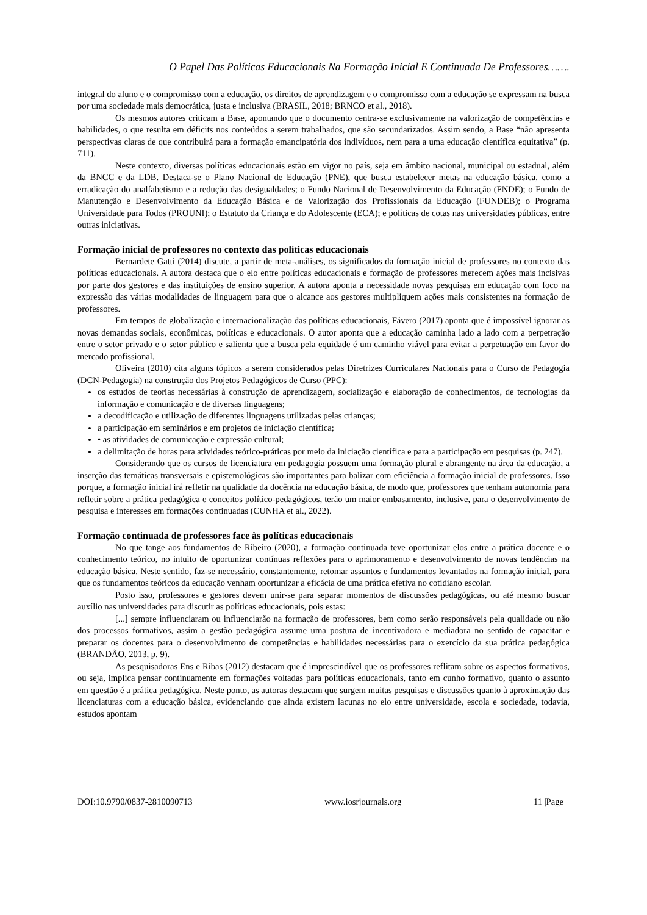O Papel Das Políticas Educacionais Na Formação Inicial E Continuada De Professores…….
integral do aluno e o compromisso com a educação, os direitos de aprendizagem e o compromisso com a educação se expressam na busca por uma sociedade mais democrática, justa e inclusiva (BRASIL, 2018; BRNCO et al., 2018).
Os mesmos autores criticam a Base, apontando que o documento centra-se exclusivamente na valorização de competências e habilidades, o que resulta em déficits nos conteúdos a serem trabalhados, que são secundarizados. Assim sendo, a Base “não apresenta perspectivas claras de que contribuirá para a formação emancipatória dos indivíduos, nem para a uma educação científica equitativa” (p. 711).
Neste contexto, diversas políticas educacionais estão em vigor no país, seja em âmbito nacional, municipal ou estadual, além da BNCC e da LDB. Destaca-se o Plano Nacional de Educação (PNE), que busca estabelecer metas na educação básica, como a erradicação do analfabetismo e a redução das desigualdades; o Fundo Nacional de Desenvolvimento da Educação (FNDE); o Fundo de Manutenção e Desenvolvimento da Educação Básica e de Valorização dos Profissionais da Educação (FUNDEB); o Programa Universidade para Todos (PROUNI); o Estatuto da Criança e do Adolescente (ECA); e políticas de cotas nas universidades públicas, entre outras iniciativas.
Formação inicial de professores no contexto das políticas educacionais
Bernardete Gatti (2014) discute, a partir de meta-análises, os significados da formação inicial de professores no contexto das políticas educacionais. A autora destaca que o elo entre políticas educacionais e formação de professores merecem ações mais incisivas por parte dos gestores e das instituições de ensino superior. A autora aponta a necessidade novas pesquisas em educação com foco na expressão das várias modalidades de linguagem para que o alcance aos gestores multipliquem ações mais consistentes na formação de professores.
Em tempos de globalização e internacionalização das políticas educacionais, Fávero (2017) aponta que é impossível ignorar as novas demandas sociais, econômicas, políticas e educacionais. O autor aponta que a educação caminha lado a lado com a perpetração entre o setor privado e o setor público e salienta que a busca pela equidade é um caminho viável para evitar a perpetuação em favor do mercado profissional.
Oliveira (2010) cita alguns tópicos a serem considerados pelas Diretrizes Curriculares Nacionais para o Curso de Pedagogia (DCN-Pedagogia) na construção dos Projetos Pedagógicos de Curso (PPC):
os estudos de teorias necessárias à construção de aprendizagem, socialização e elaboração de conhecimentos, de tecnologias da informação e comunicação e de diversas linguagens;
a decodificação e utilização de diferentes linguagens utilizadas pelas crianças;
a participação em seminários e em projetos de iniciação científica;
• as atividades de comunicação e expressão cultural;
a delimitação de horas para atividades teórico-práticas por meio da iniciação científica e para a participação em pesquisas (p. 247).
Considerando que os cursos de licenciatura em pedagogia possuem uma formação plural e abrangente na área da educação, a inserção das temáticas transversais e epistemológicas são importantes para balizar com eficiência a formação inicial de professores. Isso porque, a formação inicial irá refletir na qualidade da docência na educação básica, de modo que, professores que tenham autonomia para refletir sobre a prática pedagógica e conceitos político-pedagógicos, terão um maior embasamento, inclusive, para o desenvolvimento de pesquisa e interesses em formações continuadas (CUNHA et al., 2022).
Formação continuada de professores face às políticas educacionais
No que tange aos fundamentos de Ribeiro (2020), a formação continuada teve oportunizar elos entre a prática docente e o conhecimento teórico, no intuito de oportunizar contínuas reflexões para o aprimoramento e desenvolvimento de novas tendências na educação básica. Neste sentido, faz-se necessário, constantemente, retomar assuntos e fundamentos levantados na formação inicial, para que os fundamentos teóricos da educação venham oportunizar a eficácia de uma prática efetiva no cotidiano escolar.
Posto isso, professores e gestores devem unir-se para separar momentos de discussões pedagógicas, ou até mesmo buscar auxílio nas universidades para discutir as políticas educacionais, pois estas:
[...] sempre influenciaram ou influenciarão na formação de professores, bem como serão responsáveis pela qualidade ou não dos processos formativos, assim a gestão pedagógica assume uma postura de incentivadora e mediadora no sentido de capacitar e preparar os docentes para o desenvolvimento de competências e habilidades necessárias para o exercício da sua prática pedagógica (BRANDÃO, 2013, p. 9).
As pesquisadoras Ens e Ribas (2012) destacam que é imprescindível que os professores reflitam sobre os aspectos formativos, ou seja, implica pensar continuamente em formações voltadas para políticas educacionais, tanto em cunho formativo, quanto o assunto em questão é a prática pedagógica. Neste ponto, as autoras destacam que surgem muitas pesquisas e discussões quanto à aproximação das licenciaturas com a educação básica, evidenciando que ainda existem lacunas no elo entre universidade, escola e sociedade, todavia, estudos apontam
DOI:10.9790/0837-2810090713 www.iosrjournals.org 11 |Page